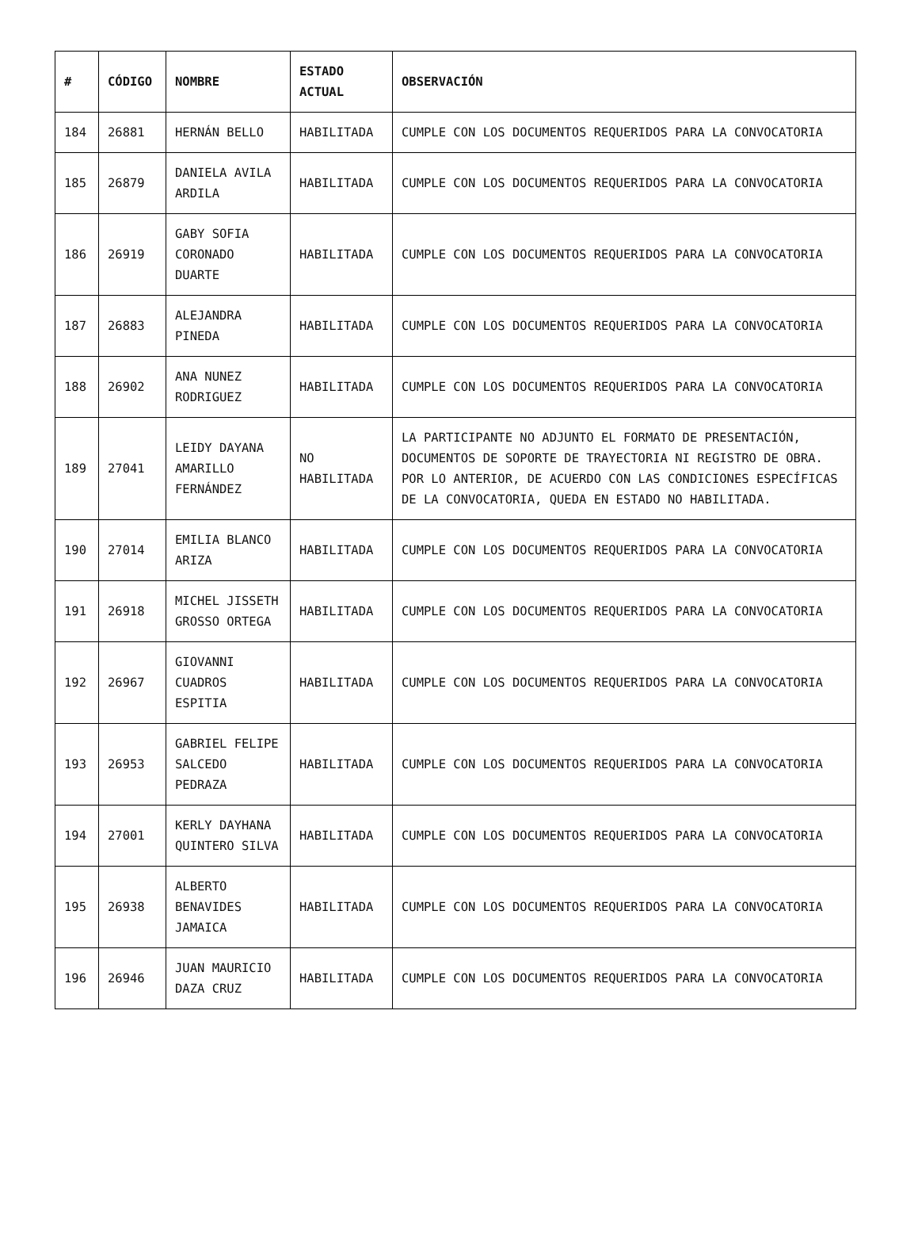| # | CÓDIGO | NOMBRE | ESTADO ACTUAL | OBSERVACIÓN |
| --- | --- | --- | --- | --- |
| 184 | 26881 | HERNÁN BELLO | HABILITADA | CUMPLE CON LOS DOCUMENTOS REQUERIDOS PARA LA CONVOCATORIA |
| 185 | 26879 | DANIELA AVILA ARDILA | HABILITADA | CUMPLE CON LOS DOCUMENTOS REQUERIDOS PARA LA CONVOCATORIA |
| 186 | 26919 | GABY SOFIA CORONADO DUARTE | HABILITADA | CUMPLE CON LOS DOCUMENTOS REQUERIDOS PARA LA CONVOCATORIA |
| 187 | 26883 | ALEJANDRA PINEDA | HABILITADA | CUMPLE CON LOS DOCUMENTOS REQUERIDOS PARA LA CONVOCATORIA |
| 188 | 26902 | ANA NUNEZ RODRIGUEZ | HABILITADA | CUMPLE CON LOS DOCUMENTOS REQUERIDOS PARA LA CONVOCATORIA |
| 189 | 27041 | LEIDY DAYANA AMARILLO FERNÁNDEZ | NO HABILITADA | LA PARTICIPANTE NO ADJUNTO EL FORMATO DE PRESENTACIÓN, DOCUMENTOS DE SOPORTE DE TRAYECTORIA NI REGISTRO DE OBRA. POR LO ANTERIOR, DE ACUERDO CON LAS CONDICIONES ESPECÍFICAS DE LA CONVOCATORIA, QUEDA EN ESTADO NO HABILITADA. |
| 190 | 27014 | EMILIA BLANCO ARIZA | HABILITADA | CUMPLE CON LOS DOCUMENTOS REQUERIDOS PARA LA CONVOCATORIA |
| 191 | 26918 | MICHEL JISSETH GROSSO ORTEGA | HABILITADA | CUMPLE CON LOS DOCUMENTOS REQUERIDOS PARA LA CONVOCATORIA |
| 192 | 26967 | GIOVANNI CUADROS ESPITIA | HABILITADA | CUMPLE CON LOS DOCUMENTOS REQUERIDOS PARA LA CONVOCATORIA |
| 193 | 26953 | GABRIEL FELIPE SALCEDO PEDRAZA | HABILITADA | CUMPLE CON LOS DOCUMENTOS REQUERIDOS PARA LA CONVOCATORIA |
| 194 | 27001 | KERLY DAYHANA QUINTERO SILVA | HABILITADA | CUMPLE CON LOS DOCUMENTOS REQUERIDOS PARA LA CONVOCATORIA |
| 195 | 26938 | ALBERTO BENAVIDES JAMAICA | HABILITADA | CUMPLE CON LOS DOCUMENTOS REQUERIDOS PARA LA CONVOCATORIA |
| 196 | 26946 | JUAN MAURICIO DAZA CRUZ | HABILITADA | CUMPLE CON LOS DOCUMENTOS REQUERIDOS PARA LA CONVOCATORIA |